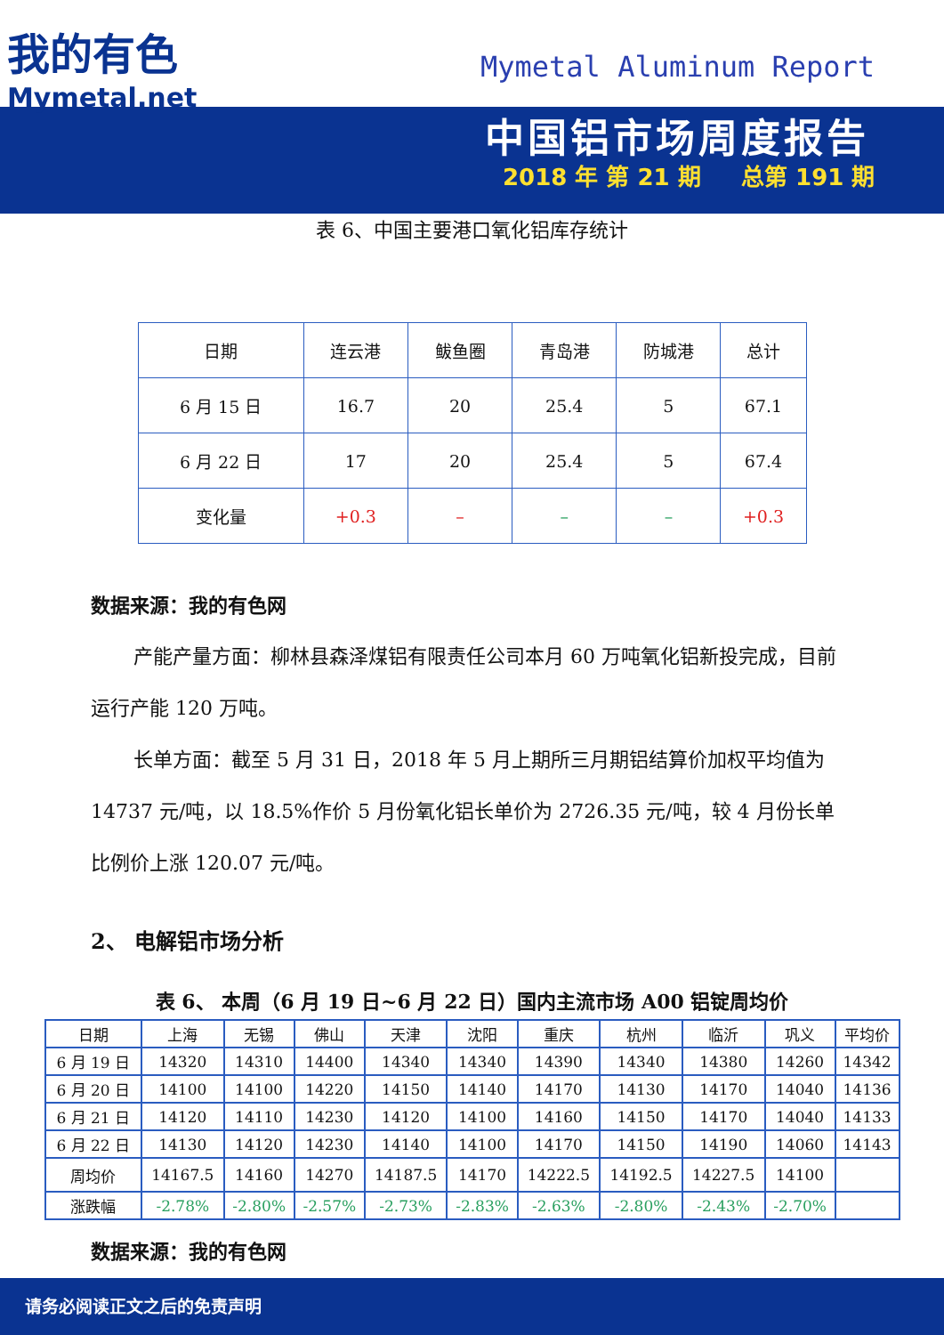我的有色
Mymetal.net
Mymetal Aluminum Report
中国铝市场周度报告
2018 年 第 21 期 总第 191 期
表 6、中国主要港口氧化铝库存统计
| 日期 | 连云港 | 鲅鱼圈 | 青岛港 | 防城港 | 总计 |
| 6 月 15 日 | 16.7 | 20 | 25.4 | 5 | 67.1 |
| 6 月 22 日 | 17 | 20 | 25.4 | 5 | 67.4 |
| 变化量 | +0.3 | – | – | – | +0.3 |
数据来源：我的有色网
产能产量方面：柳林县森泽煤铝有限责任公司本月 60 万吨氧化铝新投完成，目前运行产能 120 万吨。
长单方面：截至 5 月 31 日，2018 年 5 月上期所三月期铝结算价加权平均值为 14737 元/吨，以 18.5%作价 5 月份氧化铝长单价为 2726.35 元/吨，较 4 月份长单比例价上涨 120.07 元/吨。
2、 电解铝市场分析
表 6、 本周（6 月 19 日~6 月 22 日）国内主流市场 A00 铝锭周均价
| 日期 | 上海 | 无锡 | 佛山 | 天津 | 沈阳 | 重庆 | 杭州 | 临沂 | 巩义 | 平均价 |
| --- | --- | --- | --- | --- | --- | --- | --- | --- | --- | --- |
| 6 月 19 日 | 14320 | 14310 | 14400 | 14340 | 14340 | 14390 | 14340 | 14380 | 14260 | 14342 |
| 6 月 20 日 | 14100 | 14100 | 14220 | 14150 | 14140 | 14170 | 14130 | 14170 | 14040 | 14136 |
| 6 月 21 日 | 14120 | 14110 | 14230 | 14120 | 14100 | 14160 | 14150 | 14170 | 14040 | 14133 |
| 6 月 22 日 | 14130 | 14120 | 14230 | 14140 | 14100 | 14170 | 14150 | 14190 | 14060 | 14143 |
| 周均价 | 14167.5 | 14160 | 14270 | 14187.5 | 14170 | 14222.5 | 14192.5 | 14227.5 | 14100 | |
| 涨跌幅 | -2.78% | -2.80% | -2.57% | -2.73% | -2.83% | -2.63% | -2.80% | -2.43% | -2.70% | |
数据来源：我的有色网
请务必阅读正文之后的免责声明